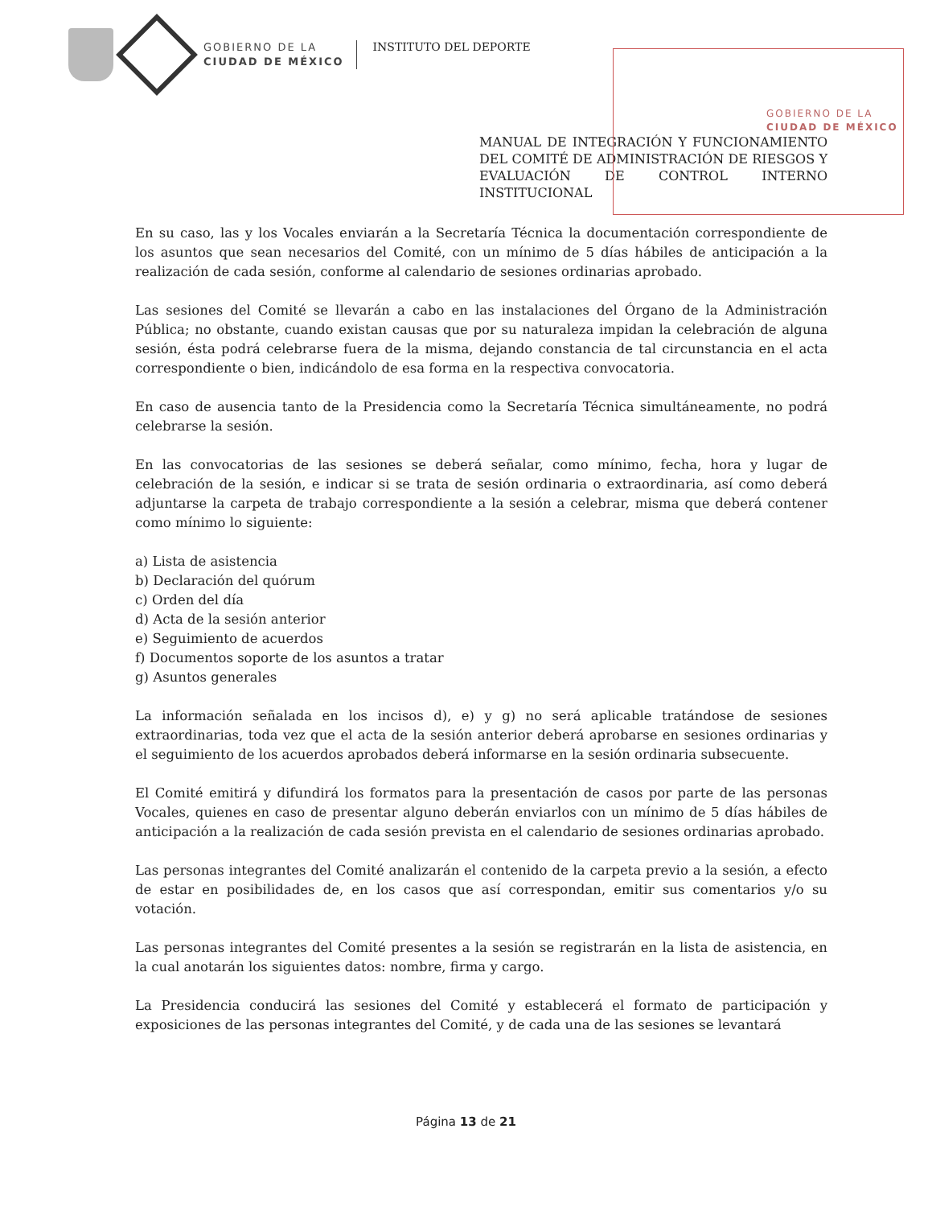GOBIERNO DE LA
CIUDAD DE MÉXICO
INSTITUTO DEL DEPORTE
GOBIERNO DE LA
CIUDAD DE MÉXICO
MANUAL DE INTEGRACIÓN Y FUNCIONAMIENTO DEL COMITÉ DE ADMINISTRACIÓN DE RIESGOS Y EVALUACIÓN DE CONTROL INTERNO INSTITUCIONAL
En su caso, las y los Vocales enviarán a la Secretaría Técnica la documentación correspondiente de los asuntos que sean necesarios del Comité, con un mínimo de 5 días hábiles de anticipación a la realización de cada sesión, conforme al calendario de sesiones ordinarias aprobado.
Las sesiones del Comité se llevarán a cabo en las instalaciones del Órgano de la Administración Pública; no obstante, cuando existan causas que por su naturaleza impidan la celebración de alguna sesión, ésta podrá celebrarse fuera de la misma, dejando constancia de tal circunstancia en el acta correspondiente o bien, indicándolo de esa forma en la respectiva convocatoria.
En caso de ausencia tanto de la Presidencia como la Secretaría Técnica simultáneamente, no podrá celebrarse la sesión.
En las convocatorias de las sesiones se deberá señalar, como mínimo, fecha, hora y lugar de celebración de la sesión, e indicar si se trata de sesión ordinaria o extraordinaria, así como deberá adjuntarse la carpeta de trabajo correspondiente a la sesión a celebrar, misma que deberá contener como mínimo lo siguiente:
a) Lista de asistencia
b) Declaración del quórum
c) Orden del día
d) Acta de la sesión anterior
e) Seguimiento de acuerdos
f) Documentos soporte de los asuntos a tratar
g) Asuntos generales
La información señalada en los incisos d), e) y g) no será aplicable tratándose de sesiones extraordinarias, toda vez que el acta de la sesión anterior deberá aprobarse en sesiones ordinarias y el seguimiento de los acuerdos aprobados deberá informarse en la sesión ordinaria subsecuente.
El Comité emitirá y difundirá los formatos para la presentación de casos por parte de las personas Vocales, quienes en caso de presentar alguno deberán enviarlos con un mínimo de 5 días hábiles de anticipación a la realización de cada sesión prevista en el calendario de sesiones ordinarias aprobado.
Las personas integrantes del Comité analizarán el contenido de la carpeta previo a la sesión, a efecto de estar en posibilidades de, en los casos que así correspondan, emitir sus comentarios y/o su votación.
Las personas integrantes del Comité presentes a la sesión se registrarán en la lista de asistencia, en la cual anotarán los siguientes datos: nombre, firma y cargo.
La Presidencia conducirá las sesiones del Comité y establecerá el formato de participación y exposiciones de las personas integrantes del Comité, y de cada una de las sesiones se levantará
Página 13 de 21